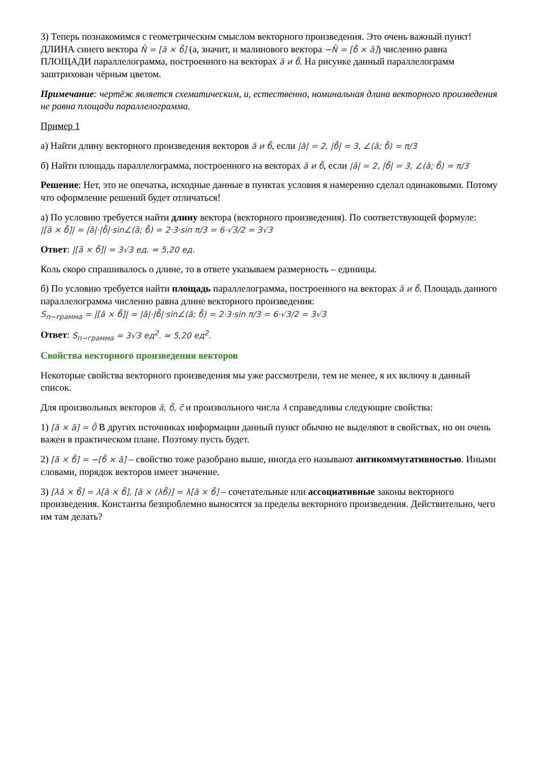3) Теперь познакомимся с геометрическим смыслом векторного произведения. Это очень важный пункт! ДЛИНА синего вектора N̄ = [ā × б̄] (а, значит, и малинового вектора −N̄ = [б̄ × ā]) численно равна ПЛОЩАДИ параллелограмма, построенного на векторах ā и б̄. На рисунке данный параллелограмм заштрихован чёрным цветом.
Примечание: чертёж является схематическим, и, естественно, номинальная длина векторного произведения не равна площади параллелограмма.
Пример 1
а) Найти длину векторного произведения векторов ā и б̄, если |ā| = 2, |б̄| = 3, ∠(ā; б̄) = π/3
б) Найти площадь параллелограмма, построенного на векторах ā и б̄, если |ā| = 2, |б̄| = 3, ∠(ā; б̄) = π/3
Решение: Нет, это не опечатка, исходные данные в пунктах условия я намеренно сделал одинаковыми. Потому что оформление решений будет отличаться!
а) По условию требуется найти длину вектора (векторного произведения). По соответствующей формуле:
|[ā × б̄]| = |ā|·|б̄|·sin∠(ā; б̄) = 2·3·sin π/3 = 6·√3/2 = 3√3
Ответ: |[ā × б̄]| = 3√3 ед. ≈ 5,20 ед.
Коль скоро спрашивалось о длине, то в ответе указываем размерность – единицы.
б) По условию требуется найти площадь параллелограмма, построенного на векторах ā и б̄. Площадь данного параллелограмма численно равна длине векторного произведения:
S<sub>п−грамма</sub> = |[ā × б̄]| = |ā|·|б̄|·sin∠(ā; б̄) = 2·3·sin π/3 = 6·√3/2 = 3√3
Ответ: S<sub>п−грамма</sub> = 3√3 ед<sup>2</sup>. ≈ 5,20 ед<sup>2</sup>.
Свойства векторного произведения векторов
Некоторые свойства векторного произведения мы уже рассмотрели, тем не менее, я их включу в данный список.
Для произвольных векторов ā, б̄, c̄ и произвольного числа λ справедливы следующие свойства:
1) [ā × ā] = 0̄ В других источниках информации данный пункт обычно не выделяют в свойствах, но он очень важен в практическом плане. Поэтому пусть будет.
2) [ā × б̄] = −[б̄ × ā] – свойство тоже разобрано выше, иногда его называют антикоммутативностью. Иными словами, порядок векторов имеет значение.
3) [λā × б̄] = λ[ā × б̄], [ā × (λб̄)] = λ[ā × б̄] – сочетательные или ассоциативные законы векторного произведения. Константы безпроблемно выносятся за пределы векторного произведения. Действительно, чего им там делать?